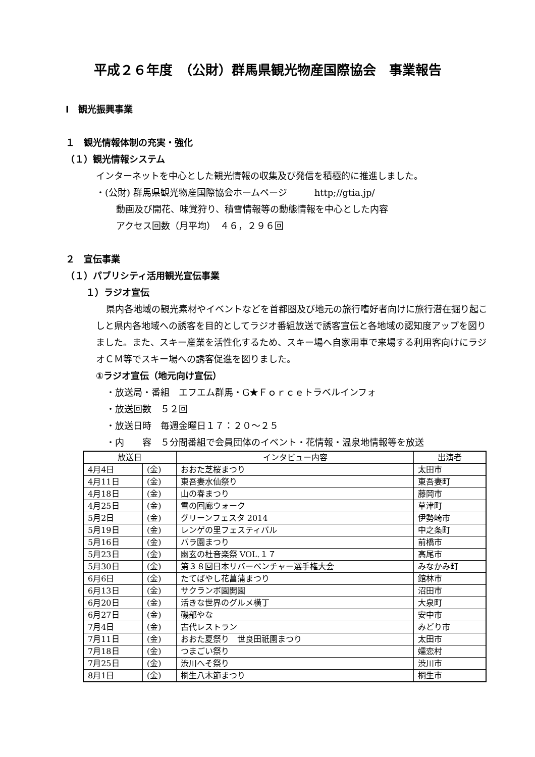平成２６年度　（公財）群馬県観光物産国際協会　事業報告
Ⅰ　観光振興事業
１　観光情報体制の充実・強化
（１）観光情報システム
インターネットを中心とした観光情報の収集及び発信を積極的に推進しました。
・(公財) 群馬県観光物産国際協会ホームページ　　　http;//gtia.jp/
動画及び開花、味覚狩り、積雪情報等の動態情報を中心とした内容
アクセス回数（月平均）　４６，２９６回
２　宣伝事業
（１）パブリシティ活用観光宣伝事業
１）ラジオ宣伝
県内各地域の観光素材やイベントなどを首都圏及び地元の旅行嗜好者向けに旅行潜在掘り起こしと県内各地域への誘客を目的としてラジオ番組放送で誘客宣伝と各地域の認知度アップを図りました。また、スキー産業を活性化するため、スキー場へ自家用車で来場する利用客向けにラジオＣＭ等でスキー場への誘客促進を図りました。
①ラジオ宣伝（地元向け宣伝）
・放送局・番組　エフエム群馬・G★Ｆｏｒｃｅトラベルインフォ
・放送回数　５２回
・放送日時　毎週金曜日１７：２０～２５
・内　　容　５分間番組で会員団体のイベント・花情報・温泉地情報等を放送
| 放送日 | | インタビュー内容 | 出演者 |
| --- | --- | --- | --- |
| 4月4日 | (金) | おおた芝桜まつり | 太田市 |
| 4月11日 | (金) | 東吾妻水仙祭り | 東吾妻町 |
| 4月18日 | (金) | 山の春まつり | 藤岡市 |
| 4月25日 | (金) | 雪の回廊ウォーク | 草津町 |
| 5月2日 | (金) | グリーンフェスタ 2014 | 伊勢崎市 |
| 5月19日 | (金) | レンゲの里フェスティバル | 中之条町 |
| 5月16日 | (金) | バラ園まつり | 前橋市 |
| 5月23日 | (金) | 幽玄の杜音楽祭 VOL.１７ | 高尾市 |
| 5月30日 | (金) | 第３８回日本リバーベンチャー選手権大会 | みなかみ町 |
| 6月6日 | (金) | たてばやし花菖蒲まつり | 館林市 |
| 6月13日 | (金) | サクランボ園開園 | 沼田市 |
| 6月20日 | (金) | 活きな世界のグルメ横丁 | 大泉町 |
| 6月27日 | (金) | 磯部やな | 安中市 |
| 7月4日 | (金) | 古代レストラン | みどり市 |
| 7月11日 | (金) | おおた夏祭り 世良田祇園まつり | 太田市 |
| 7月18日 | (金) | つまごい祭り | 嬬恋村 |
| 7月25日 | (金) | 渋川へそ祭り | 渋川市 |
| 8月1日 | (金) | 桐生八木節まつり | 桐生市 |